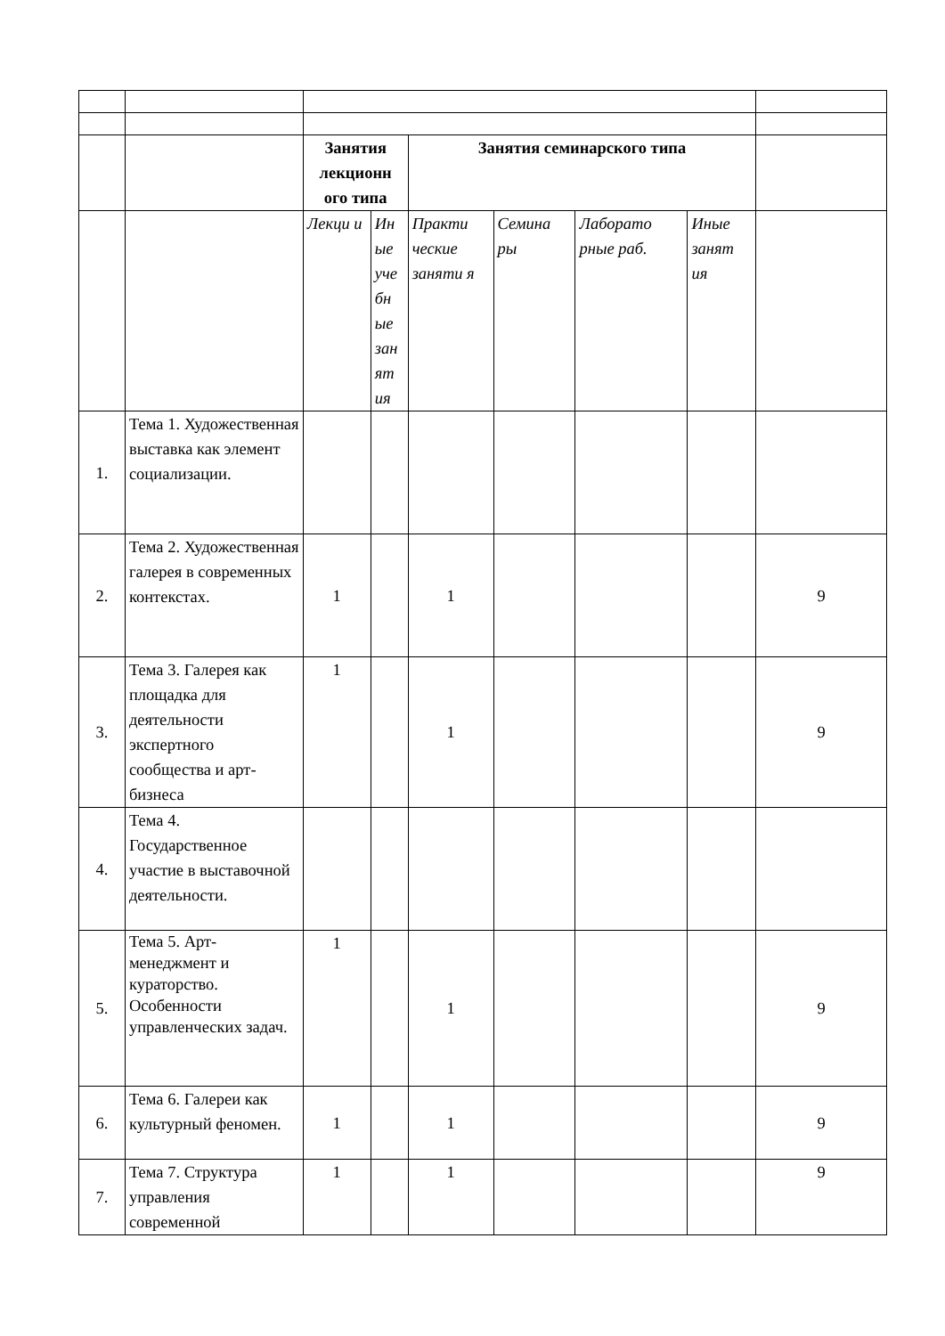| | | Занятия лекционн ого типа | | Занятия семинарского типа | | | | |
| | | Лекци и | Ин ые уче бн ые зан ят ия | Практи ческие заняти я | Семина ры | Лаборато рные раб. | Иные занят ия | |
| 1. | Тема 1. Художественная выставка как элемент социализации. | | | | | | | |
| 2. | Тема 2. Художественная галерея в современных контекстах. | 1 | | 1 | | | | 9 |
| 3. | Тема 3. Галерея как площадка для деятельности экспертного сообщества и арт-бизнеса | 1 | | 1 | | | | 9 |
| 4. | Тема 4. Государственное участие в выставочной деятельности. | | | | | | | |
| 5. | Тема 5. Арт-менеджмент и кураторство. Особенности управленческих задач. | 1 | | 1 | | | | 9 |
| 6. | Тема 6. Галереи как культурный феномен. | 1 | | 1 | | | | 9 |
| 7. | Тема 7. Структура управления современной | 1 | | 1 | | | | 9 |